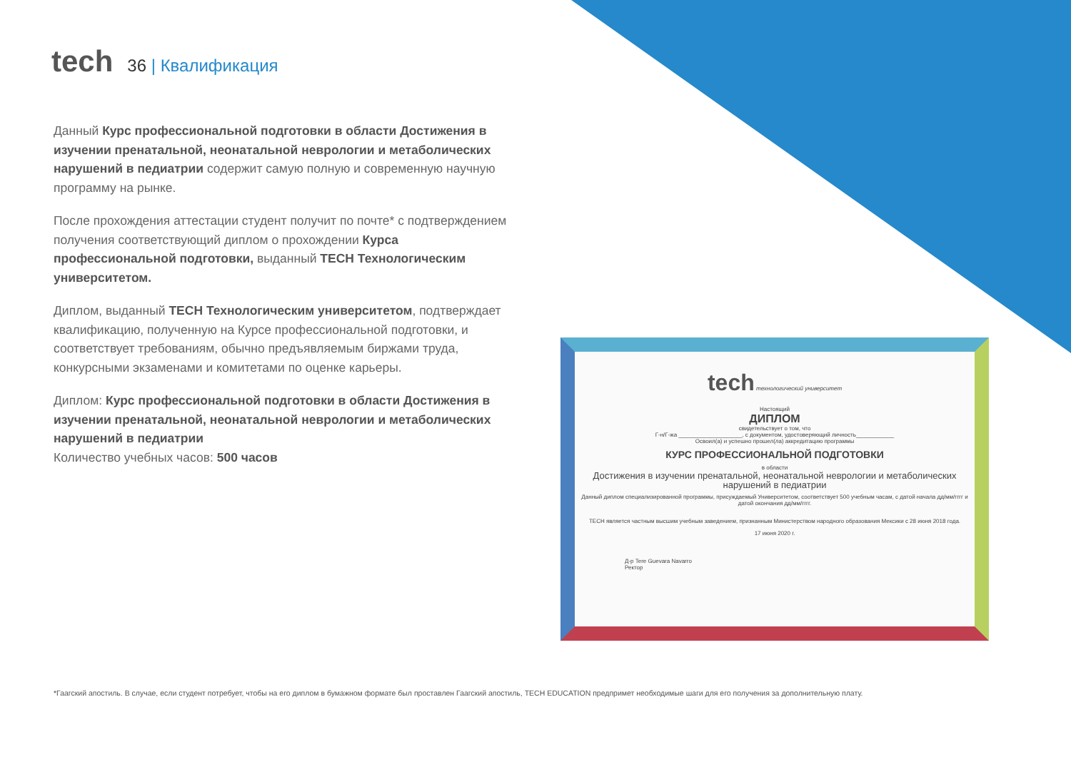tech
36 | Квалификация
Данный Курс профессиональной подготовки в области Достижения в изучении пренатальной, неонатальной неврологии и метаболических нарушений в педиатрии содержит самую полную и современную научную программу на рынке.
После прохождения аттестации студент получит по почте* с подтверждением получения соответствующий диплом о прохождении Курса профессиональной подготовки, выданный TECH Технологическим университетом.
Диплом, выданный TECH Технологическим университетом, подтверждает квалификацию, полученную на Курсе профессиональной подготовки, и соответствует требованиям, обычно предъявляемым биржами труда, конкурсными экзаменами и комитетами по оценке карьеры.
Диплом: Курс профессиональной подготовки в области Достижения в изучении пренатальной, неонатальной неврологии и метаболических нарушений в педиатрии
Количество учебных часов: 500 часов
tech технологический университет
Настоящий
ДИПЛОМ
свидетельствует о том, что
Г-н/Г-жа ____________________, с документом, удостоверяющий личность____________
Освоил(а) и успешно прошел(ла) аккредитацию программы
КУРС ПРОФЕССИОНАЛЬНОЙ ПОДГОТОВКИ
в области
Достижения в изучении пренатальной, неонатальной неврологии и метаболических нарушений в педиатрии
Данный диплом специализированной программы, присуждаемый Университетом, соответствует 500 учебным часам, с датой начала дд/мм/гггг и датой окончания дд/мм/гггг.
TECH является частным высшим учебным заведением, признанным Министерством народного образования Мексики с 28 июня 2018 года.
17 июня 2020 г.
Д-р Tere Guevara Navarro
Ректор
*Гаагский апостиль. В случае, если студент потребует, чтобы на его диплом в бумажном формате был проставлен Гаагский апостиль, TECH EDUCATION предпримет необходимые шаги для его получения за дополнительную плату.